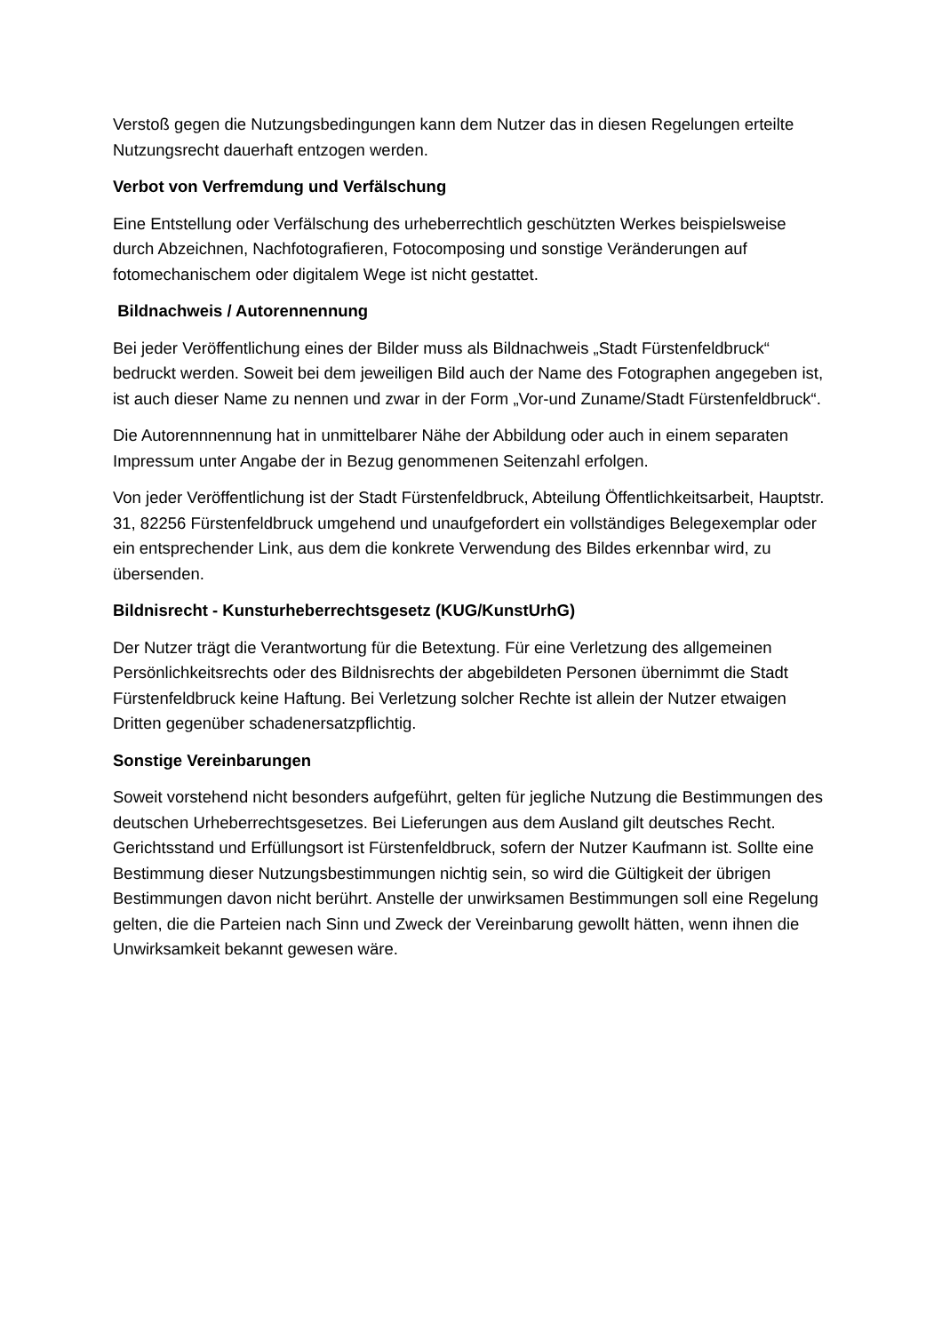Verstoß gegen die Nutzungsbedingungen kann dem Nutzer das in diesen Regelungen erteilte Nutzungsrecht dauerhaft entzogen werden.
Verbot von Verfremdung und Verfälschung
Eine Entstellung oder Verfälschung des urheberrechtlich geschützten Werkes beispielsweise durch Abzeichnen, Nachfotografieren, Fotocomposing und sonstige Veränderungen auf fotomechanischem oder digitalem Wege ist nicht gestattet.
Bildnachweis / Autorennennung
Bei jeder Veröffentlichung eines der Bilder muss als Bildnachweis „Stadt Fürstenfeldbruck“ bedruckt werden. Soweit bei dem jeweiligen Bild auch der Name des Fotographen angegeben ist, ist auch dieser Name zu nennen und zwar in der Form „Vor-und Zuname/Stadt Fürstenfeldbruck“.
Die Autorennnennung hat in unmittelbarer Nähe der Abbildung oder auch in einem separaten Impressum unter Angabe der in Bezug genommenen Seitenzahl erfolgen.
Von jeder Veröffentlichung ist der Stadt Fürstenfeldbruck, Abteilung Öffentlichkeitsarbeit, Hauptstr. 31, 82256 Fürstenfeldbruck umgehend und unaufgefordert ein vollständiges Belegexemplar oder ein entsprechender Link, aus dem die konkrete Verwendung des Bildes erkennbar wird, zu übersenden.
Bildnisrecht - Kunsturheberrechtsgesetz (KUG/KunstUrhG)
Der Nutzer trägt die Verantwortung für die Betextung. Für eine Verletzung des allgemeinen Persönlichkeitsrechts oder des Bildnisrechts der abgebildeten Personen übernimmt die Stadt Fürstenfeldbruck keine Haftung. Bei Verletzung solcher Rechte ist allein der Nutzer etwaigen Dritten gegenüber schadenersatzpflichtig.
Sonstige Vereinbarungen
Soweit vorstehend nicht besonders aufgeführt, gelten für jegliche Nutzung die Bestimmungen des deutschen Urheberrechtsgesetzes. Bei Lieferungen aus dem Ausland gilt deutsches Recht. Gerichtsstand und Erfüllungsort ist Fürstenfeldbruck, sofern der Nutzer Kaufmann ist. Sollte eine Bestimmung dieser Nutzungsbestimmungen nichtig sein, so wird die Gültigkeit der übrigen Bestimmungen davon nicht berührt. Anstelle der unwirksamen Bestimmungen soll eine Regelung gelten, die die Parteien nach Sinn und Zweck der Vereinbarung gewollt hätten, wenn ihnen die Unwirksamkeit bekannt gewesen wäre.